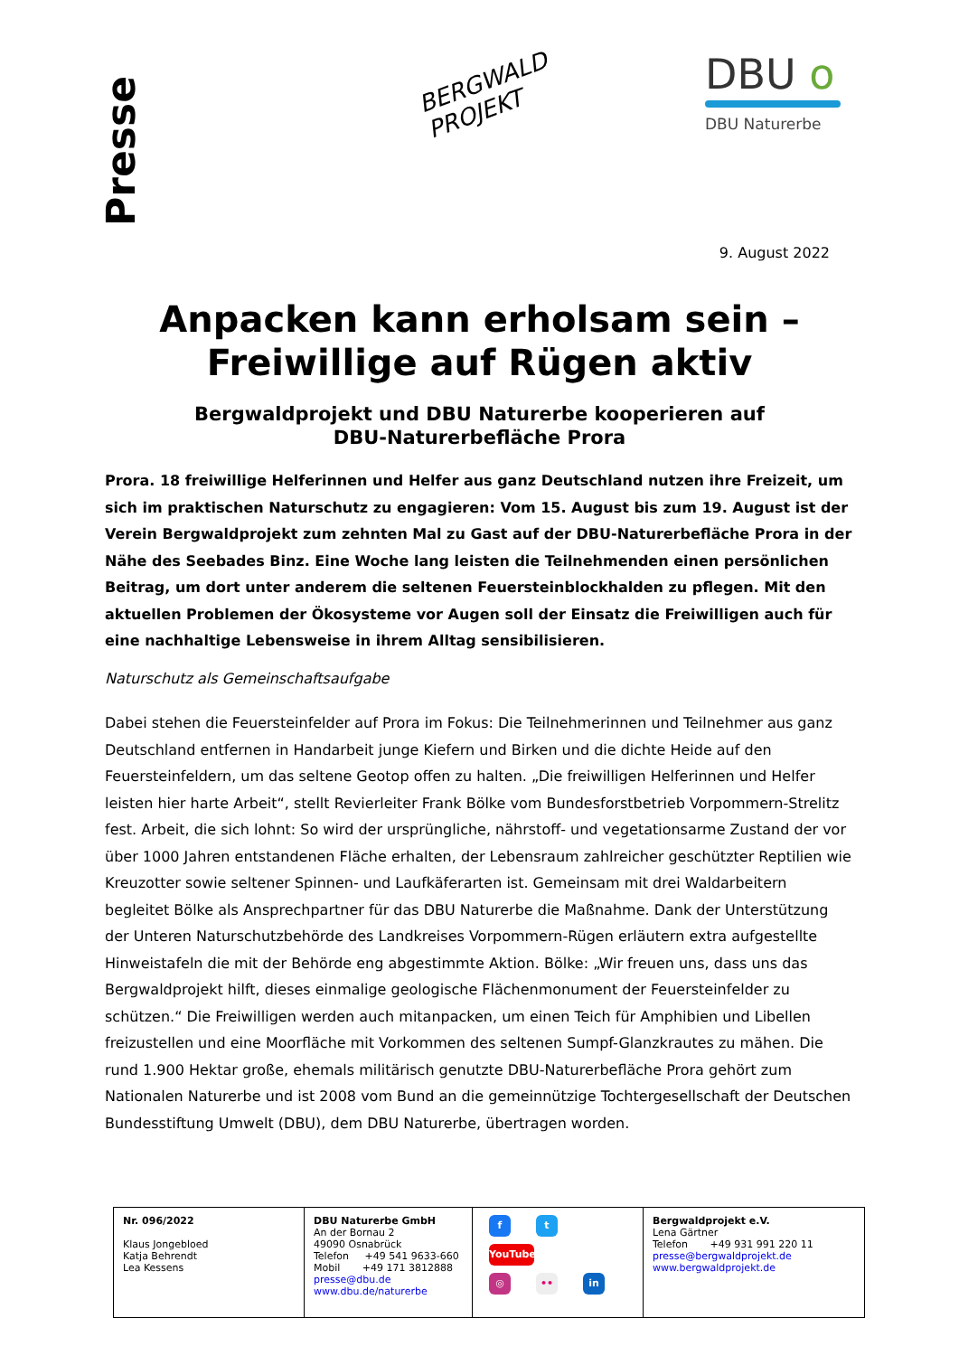Presse
BERGWALD
PROJEKT
DBU o
DBU Naturerbe
9. August 2022
Anpacken kann erholsam sein –
Freiwillige auf Rügen aktiv
Bergwaldprojekt und DBU Naturerbe kooperieren auf
DBU-Naturerbefläche Prora
Prora. 18 freiwillige Helferinnen und Helfer aus ganz Deutschland nutzen ihre Freizeit, um sich im praktischen Naturschutz zu engagieren: Vom 15. August bis zum 19. August ist der Verein Bergwaldprojekt zum zehnten Mal zu Gast auf der DBU-Naturerbefläche Prora in der Nähe des Seebades Binz. Eine Woche lang leisten die Teilnehmenden einen persönlichen Beitrag, um dort unter anderem die seltenen Feuersteinblockhalden zu pflegen. Mit den aktuellen Problemen der Ökosysteme vor Augen soll der Einsatz die Freiwilligen auch für eine nachhaltige Lebensweise in ihrem Alltag sensibilisieren.
Naturschutz als Gemeinschaftsaufgabe
Dabei stehen die Feuersteinfelder auf Prora im Fokus: Die Teilnehmerinnen und Teilnehmer aus ganz Deutschland entfernen in Handarbeit junge Kiefern und Birken und die dichte Heide auf den Feuersteinfeldern, um das seltene Geotop offen zu halten. „Die freiwilligen Helferinnen und Helfer leisten hier harte Arbeit“, stellt Revierleiter Frank Bölke vom Bundesforstbetrieb Vorpommern-Strelitz fest. Arbeit, die sich lohnt: So wird der ursprüngliche, nährstoff- und vegetationsarme Zustand der vor über 1000 Jahren entstandenen Fläche erhalten, der Lebensraum zahlreicher geschützter Reptilien wie Kreuzotter sowie seltener Spinnen- und Laufkäferarten ist. Gemeinsam mit drei Waldarbeitern begleitet Bölke als Ansprechpartner für das DBU Naturerbe die Maßnahme. Dank der Unterstützung der Unteren Naturschutzbehörde des Landkreises Vorpommern-Rügen erläutern extra aufgestellte Hinweistafeln die mit der Behörde eng abgestimmte Aktion. Bölke: „Wir freuen uns, dass uns das Bergwaldprojekt hilft, dieses einmalige geologische Flächenmonument der Feuersteinfelder zu schützen.“ Die Freiwilligen werden auch mitanpacken, um einen Teich für Amphibien und Libellen freizustellen und eine Moorfläche mit Vorkommen des seltenen Sumpf-Glanzkrautes zu mähen. Die rund 1.900 Hektar große, ehemals militärisch genutzte DBU-Naturerbefläche Prora gehört zum Nationalen Naturerbe und ist 2008 vom Bund an die gemeinnützige Tochtergesellschaft der Deutschen Bundesstiftung Umwelt (DBU), dem DBU Naturerbe, übertragen worden.
| Nr. 096/2022 Klaus Jongebloed Katja Behrendt Lea Kessens | DBU Naturerbe GmbH An der Bornau 2 49090 Osnabrück Telefon +49 541 9633-660 Mobil +49 171 3812888 presse@dbu.de www.dbu.de/naturerbe | f t YouTube ◎ •• in | Bergwaldprojekt e.V. Lena Gärtner Telefon +49 931 991 220 11 presse@bergwaldprojekt.de www.bergwaldprojekt.de |